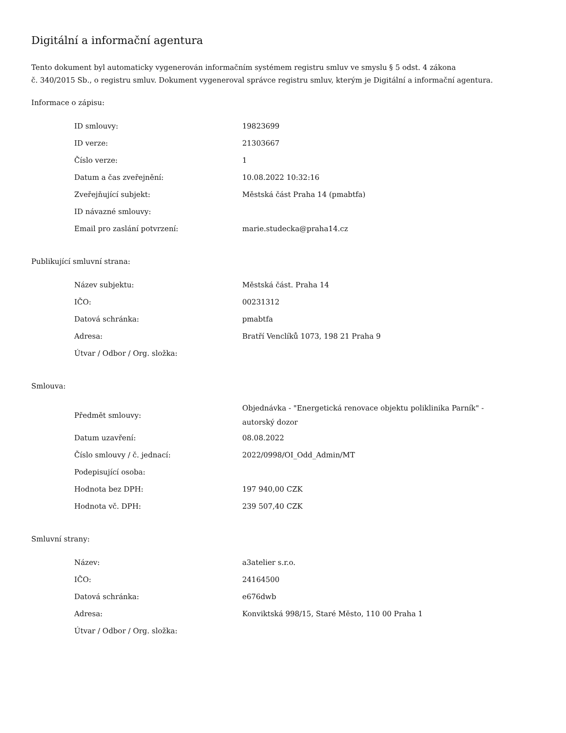Digitální a informační agentura
Tento dokument byl automaticky vygenerován informačním systémem registru smluv ve smyslu § 5 odst. 4 zákona
č. 340/2015 Sb., o registru smluv. Dokument vygeneroval správce registru smluv, kterým je Digitální a informační agentura.
Informace o zápisu:
| ID smlouvy: | 19823699 |
| ID verze: | 21303667 |
| Číslo verze: | 1 |
| Datum a čas zveřejnění: | 10.08.2022 10:32:16 |
| Zveřejňující subjekt: | Městská část Praha 14 (pmabtfa) |
| ID návazné smlouvy: | |
| Email pro zaslání potvrzení: | marie.studecka@praha14.cz |
Publikující smluvní strana:
| Název subjektu: | Městská část. Praha 14 |
| IČO: | 00231312 |
| Datová schránka: | pmabtfa |
| Adresa: | Bratří Venclíků 1073, 198 21 Praha 9 |
| Útvar / Odbor / Org. složka: | |
Smlouva:
| Předmět smlouvy: | Objednávka - "Energetická renovace objektu poliklinika Parník" - autorský dozor |
| Datum uzavření: | 08.08.2022 |
| Číslo smlouvy / č. jednací: | 2022/0998/OI_Odd_Admin/MT |
| Podepisující osoba: | |
| Hodnota bez DPH: | 197 940,00 CZK |
| Hodnota vč. DPH: | 239 507,40 CZK |
Smluvní strany:
| Název: | a3atelier s.r.o. |
| IČO: | 24164500 |
| Datová schránka: | e676dwb |
| Adresa: | Konviktská 998/15, Staré Město, 110 00 Praha 1 |
| Útvar / Odbor / Org. složka: | |